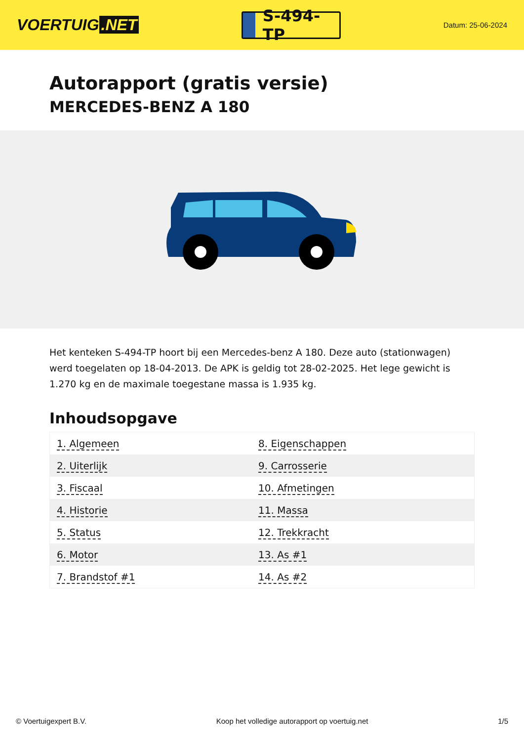VOERTUIG.NET
S-494-TP
Datum: 25-06-2024
Autorapport (gratis versie)
MERCEDES-BENZ A 180
Het kenteken S-494-TP hoort bij een Mercedes-benz A 180. Deze auto (stationwagen) werd toegelaten op 18-04-2013. De APK is geldig tot 28-02-2025. Het lege gewicht is 1.270 kg en de maximale toegestane massa is 1.935 kg.
Inhoudsopgave
| 1. Algemeen | 8. Eigenschappen |
| 2. Uiterlijk | 9. Carrosserie |
| 3. Fiscaal | 10. Afmetingen |
| 4. Historie | 11. Massa |
| 5. Status | 12. Trekkracht |
| 6. Motor | 13. As #1 |
| 7. Brandstof #1 | 14. As #2 |
© Voertuigexpert B.V. Koop het volledige autorapport op voertuig.net 1/5